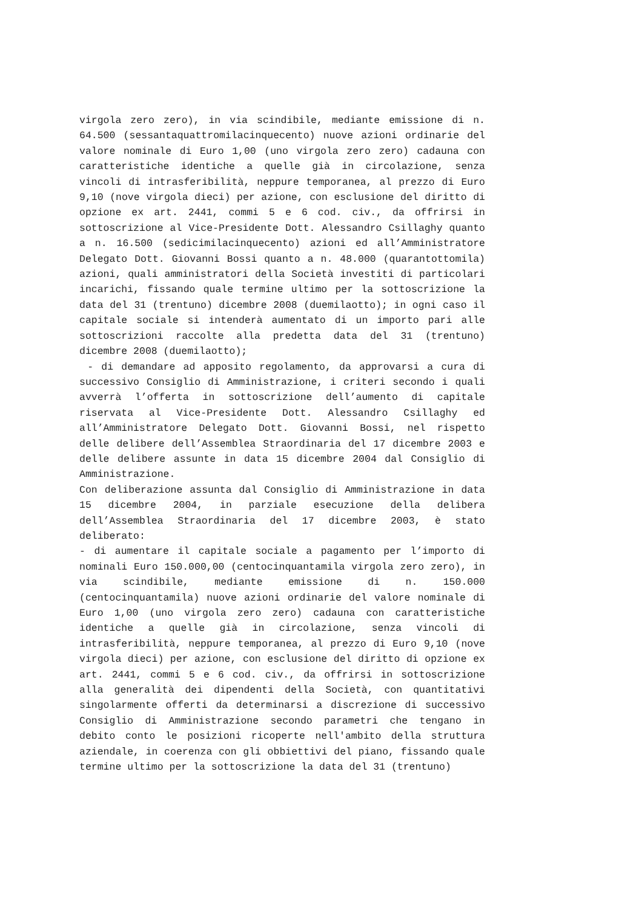virgola zero zero), in via scindibile, mediante emissione di n. 64.500 (sessantaquattromilacinquecento) nuove azioni ordinarie del valore nominale di Euro 1,00 (uno virgola zero zero) cadauna con caratteristiche identiche a quelle già in circolazione, senza vincoli di intrasferibilità, neppure temporanea, al prezzo di Euro 9,10 (nove virgola dieci) per azione, con esclusione del diritto di opzione ex art. 2441, commi 5 e 6 cod. civ., da offrirsi in sottoscrizione al Vice-Presidente Dott. Alessandro Csillaghy quanto a n. 16.500 (sedicimilacinquecento) azioni ed all’Amministratore Delegato Dott. Giovanni Bossi quanto a n. 48.000 (quarantottomila) azioni, quali amministratori della Società investiti di particolari incarichi, fissando quale termine ultimo per la sottoscrizione la data del 31 (trentuno) dicembre 2008 (duemilaotto); in ogni caso il capitale sociale si intenderà aumentato di un importo pari alle sottoscrizioni raccolte alla predetta data del 31 (trentuno) dicembre 2008 (duemilaotto);
- di demandare ad apposito regolamento, da approvarsi a cura di successivo Consiglio di Amministrazione, i criteri secondo i quali avverrà l’offerta in sottoscrizione dell’aumento di capitale riservata al Vice-Presidente Dott. Alessandro Csillaghy ed all’Amministratore Delegato Dott. Giovanni Bossi, nel rispetto delle delibere dell’Assemblea Straordinaria del 17 dicembre 2003 e delle delibere assunte in data 15 dicembre 2004 dal Consiglio di Amministrazione.
Con deliberazione assunta dal Consiglio di Amministrazione in data 15 dicembre 2004, in parziale esecuzione della delibera dell’Assemblea Straordinaria del 17 dicembre 2003, è stato deliberato:
- di aumentare il capitale sociale a pagamento per l’importo di nominali Euro 150.000,00 (centocinquantamila virgola zero zero), in via scindibile, mediante emissione di n. 150.000 (centocinquantamila) nuove azioni ordinarie del valore nominale di Euro 1,00 (uno virgola zero zero) cadauna con caratteristiche identiche a quelle già in circolazione, senza vincoli di intrasferibilità, neppure temporanea, al prezzo di Euro 9,10 (nove virgola dieci) per azione, con esclusione del diritto di opzione ex art. 2441, commi 5 e 6 cod. civ., da offrirsi in sottoscrizione alla generalità dei dipendenti della Società, con quantitativi singolarmente offerti da determinarsi a discrezione di successivo Consiglio di Amministrazione secondo parametri che tengano in debito conto le posizioni ricoperte nell'ambito della struttura aziendale, in coerenza con gli obbiettivi del piano, fissando quale termine ultimo per la sottoscrizione la data del 31 (trentuno)